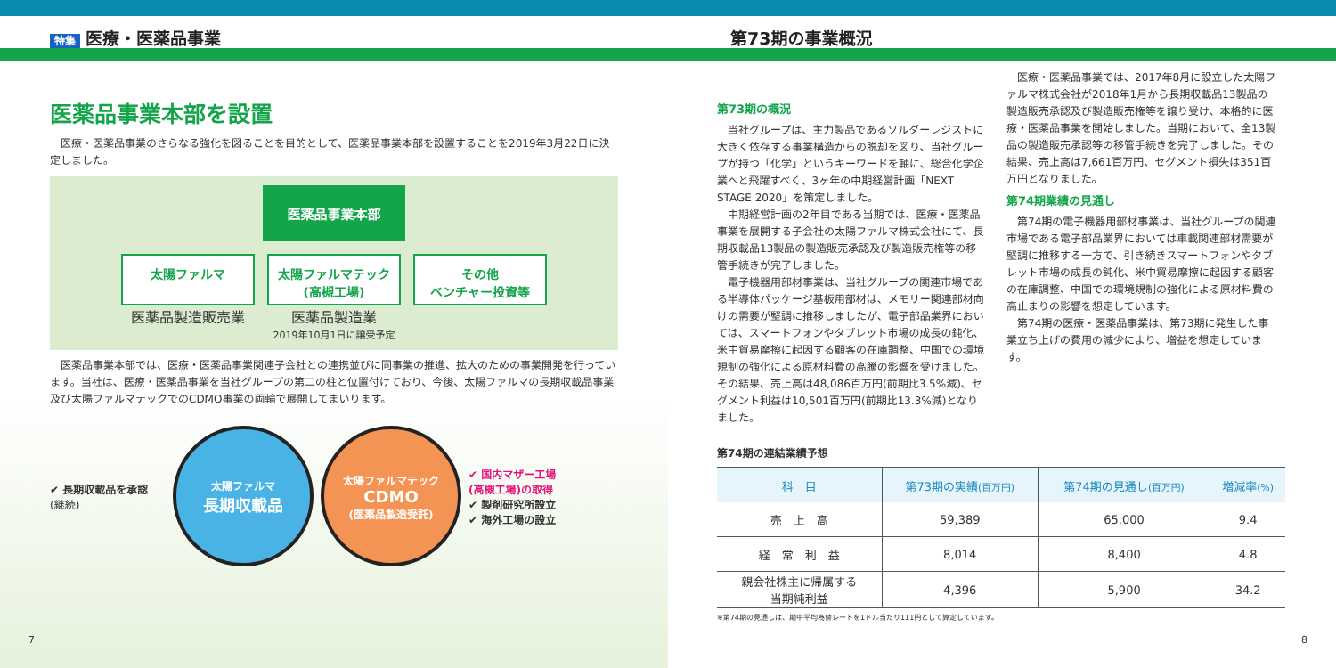特集 医療・医薬品事業
医薬品事業本部を設置
医療・医薬品事業のさらなる強化を図ることを目的として、医薬品事業本部を設置することを2019年3月22日に決定しました。
医薬品事業本部
太陽ファルマ
医薬品製造販売業
太陽ファルマテック
(高槻工場)
医薬品製造業
2019年10月1日に譲受予定
その他
ベンチャー投資等
医薬品事業本部では、医療・医薬品事業関連子会社との連携並びに同事業の推進、拡大のための事業開発を行っています。当社は、医療・医薬品事業を当社グループの第二の柱と位置付けており、今後、太陽ファルマの長期収載品事業及び太陽ファルマテックでのCDMO事業の両輪で展開してまいります。
✔ 長期収載品を承認
(継続)
太陽ファルマ
長期収載品
太陽ファルマテック
CDMO
(医薬品製造受託)
✔ 国内マザー工場
(高槻工場)の取得
✔ 製剤研究所設立
✔ 海外工場の設立
7
第73期の事業概況
第73期の概況
当社グループは、主力製品であるソルダーレジストに大きく依存する事業構造からの脱却を図り、当社グループが持つ「化学」というキーワードを軸に、総合化学企業へと飛躍すべく、3ヶ年の中期経営計画「NEXT STAGE 2020」を策定しました。
中期経営計画の2年目である当期では、医療・医薬品事業を展開する子会社の太陽ファルマ株式会社にて、長期収載品13製品の製造販売承認及び製造販売権等の移管手続きが完了しました。
電子機器用部材事業は、当社グループの関連市場である半導体パッケージ基板用部材は、メモリー関連部材向けの需要が堅調に推移しましたが、電子部品業界においては、スマートフォンやタブレット市場の成長の鈍化、米中貿易摩擦に起因する顧客の在庫調整、中国での環境規制の強化による原材料費の高騰の影響を受けました。その結果、売上高は48,086百万円(前期比3.5%減)、セグメント利益は10,501百万円(前期比13.3%減)となりました。
医療・医薬品事業では、2017年8月に設立した太陽ファルマ株式会社が2018年1月から長期収載品13製品の製造販売承認及び製造販売権等を譲り受け、本格的に医療・医薬品事業を開始しました。当期において、全13製品の製造販売承認等の移管手続きを完了しました。その結果、売上高は7,661百万円、セグメント損失は351百万円となりました。
第74期業績の見通し
第74期の電子機器用部材事業は、当社グループの関連市場である電子部品業界においては車載関連部材需要が堅調に推移する一方で、引き続きスマートフォンやタブレット市場の成長の鈍化、米中貿易摩擦に起因する顧客の在庫調整、中国での環境規制の強化による原材料費の高止まりの影響を想定しています。
第74期の医療・医薬品事業は、第73期に発生した事業立ち上げの費用の減少により、増益を想定しています。
第74期の連結業績予想
| 科 目 | 第73期の実績 (百万円) | 第74期の見通し (百万円) | 増減率 (%) |
| --- | --- | --- | --- |
| 売 上 高 | 59,389 | 65,000 | 9.4 |
| 経 常 利 益 | 8,014 | 8,400 | 4.8 |
| 親会社株主に帰属する 当期純利益 | 4,396 | 5,900 | 34.2 |
※第74期の見通しは、期中平均為替レートを1ドル当たり111円として算定しています。
8